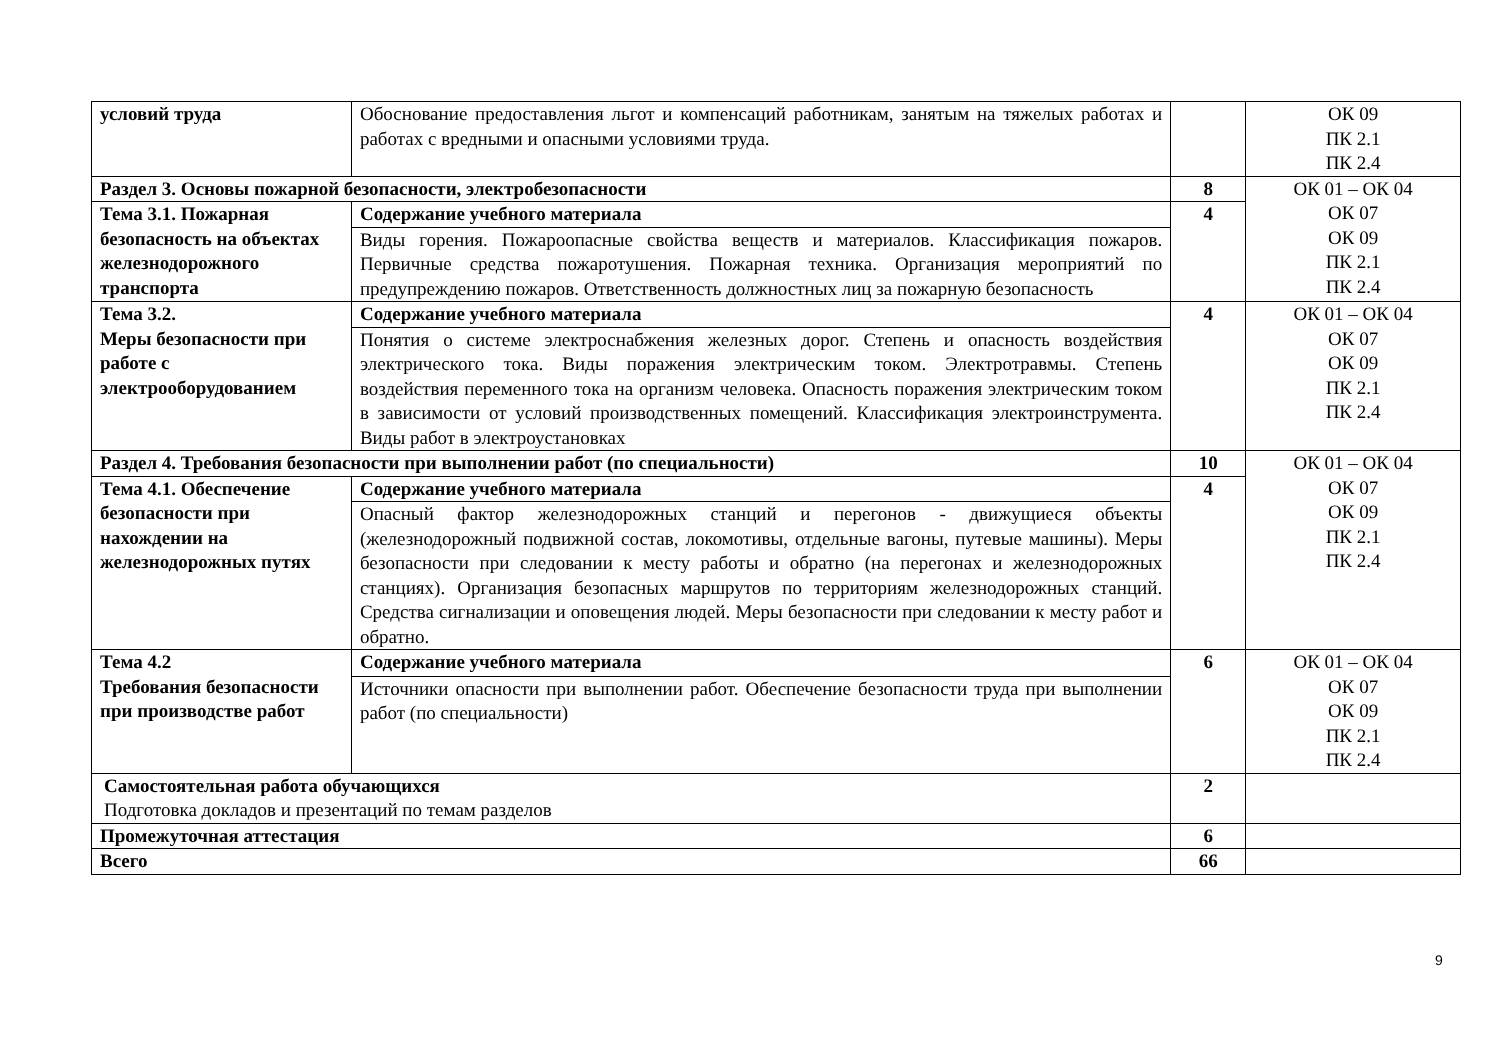| условий труда | Обоснование предоставления льгот и компенсаций работникам, занятым на тяжелых работах и работах с вредными и опасными условиями труда. | | ОК 09 ПК 2.1 ПК 2.4 |
| Раздел 3. Основы пожарной безопасности, электробезопасности | | 8 | ОК 01 – ОК 04 ОК 07 ОК 09 ПК 2.1 ПК 2.4 |
| Тема 3.1. Пожарная безопасность на объектах железнодорожного транспорта | Содержание учебного материала | 4 | |
| | Виды горения. Пожароопасные свойства веществ и материалов. Классификация пожаров. Первичные средства пожаротушения. Пожарная техника. Организация мероприятий по предупреждению пожаров. Ответственность должностных лиц за пожарную безопасность | | |
| Тема 3.2. Меры безопасности при работе с электрооборудованием | Содержание учебного материала | 4 | ОК 01 – ОК 04 ОК 07 ОК 09 ПК 2.1 ПК 2.4 |
| | Понятия о системе электроснабжения железных дорог. Степень и опасность воздействия электрического тока. Виды поражения электрическим током. Электротравмы. Степень воздействия переменного тока на организм человека. Опасность поражения электрическим током в зависимости от условий производственных помещений. Классификация электроинструмента. Виды работ в электроустановках | | |
| Раздел 4. Требования безопасности при выполнении работ (по специальности) | | 10 | ОК 01 – ОК 04 ОК 07 ОК 09 ПК 2.1 ПК 2.4 |
| Тема 4.1. Обеспечение безопасности при нахождении на железнодорожных путях | Содержание учебного материала | 4 | |
| | Опасный фактор железнодорожных станций и перегонов - движущиеся объекты (железнодорожный подвижной состав, локомотивы, отдельные вагоны, путевые машины). Меры безопасности при следовании к месту работы и обратно (на перегонах и железнодорожных станциях). Организация безопасных маршрутов по территориям железнодорожных станций. Средства сигнализации и оповещения людей. Меры безопасности при следовании к месту работ и обратно. | | |
| Тема 4.2 Требования безопасности при производстве работ | Содержание учебного материала | 6 | ОК 01 – ОК 04 ОК 07 ОК 09 ПК 2.1 ПК 2.4 |
| | Источники опасности при выполнении работ. Обеспечение безопасности труда при выполнении работ (по специальности) | | |
| Самостоятельная работа обучающихся Подготовка докладов и презентаций по темам разделов | | 2 | |
| Промежуточная аттестация | | 6 | |
| Всего | | 66 | |
9